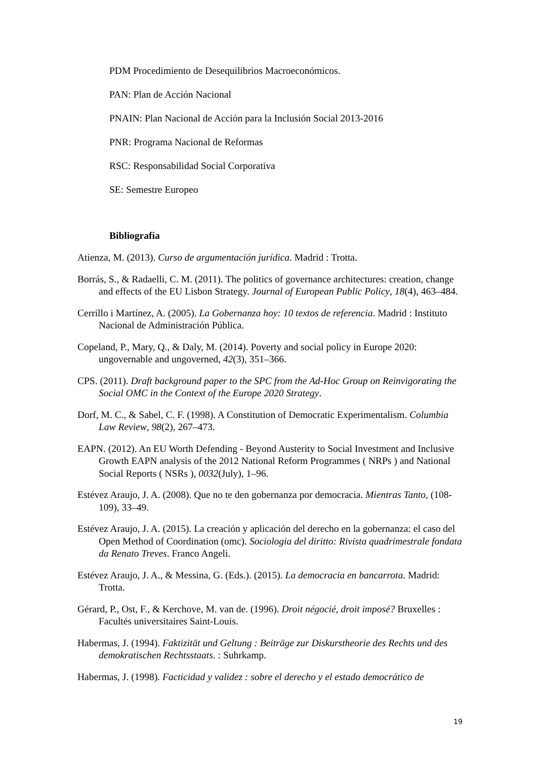PDM Procedimiento de Desequilibrios Macroeconómicos.
PAN: Plan de Acción Nacional
PNAIN: Plan Nacional de Acción para la Inclusión Social 2013-2016
PNR: Programa Nacional de Reformas
RSC: Responsabilidad Social Corporativa
SE: Semestre Europeo
Bibliografía
Atienza, M. (2013). Curso de argumentación jurídica. Madrid : Trotta.
Borrás, S., & Radaelli, C. M. (2011). The politics of governance architectures: creation, change and effects of the EU Lisbon Strategy. Journal of European Public Policy, 18(4), 463–484.
Cerrillo i Martínez, A. (2005). La Gobernanza hoy: 10 textos de referencia. Madrid : Instituto Nacional de Administración Pública.
Copeland, P., Mary, Q., & Daly, M. (2014). Poverty and social policy in Europe 2020: ungovernable and ungoverned, 42(3), 351–366.
CPS. (2011). Draft background paper to the SPC from the Ad-Hoc Group on Reinvigorating the Social OMC in the Context of the Europe 2020 Strategy.
Dorf, M. C., & Sabel, C. F. (1998). A Constitution of Democratic Experimentalism. Columbia Law Review, 98(2), 267–473.
EAPN. (2012). An EU Worth Defending - Beyond Austerity to Social Investment and Inclusive Growth EAPN analysis of the 2012 National Reform Programmes ( NRPs ) and National Social Reports ( NSRs ), 0032(July), 1–96.
Estévez Araujo, J. A. (2008). Que no te den gobernanza por democracia. Mientras Tanto, (108-109), 33–49.
Estévez Araujo, J. A. (2015). La creación y aplicación del derecho en la gobernanza: el caso del Open Method of Coordination (omc). Sociologia del diritto: Rivista quadrimestrale fondata da Renato Treves. Franco Angeli.
Estévez Araujo, J. A., & Messina, G. (Eds.). (2015). La democracia en bancarrota. Madrid: Trotta.
Gérard, P., Ost, F., & Kerchove, M. van de. (1996). Droit négocié, droit imposé? Bruxelles : Facultés universitaires Saint-Louis.
Habermas, J. (1994). Faktizität und Geltung : Beiträge zur Diskurstheorie des Rechts und des demokratischen Rechtsstaats. : Suhrkamp.
Habermas, J. (1998). Facticidad y validez : sobre el derecho y el estado democrático de
19